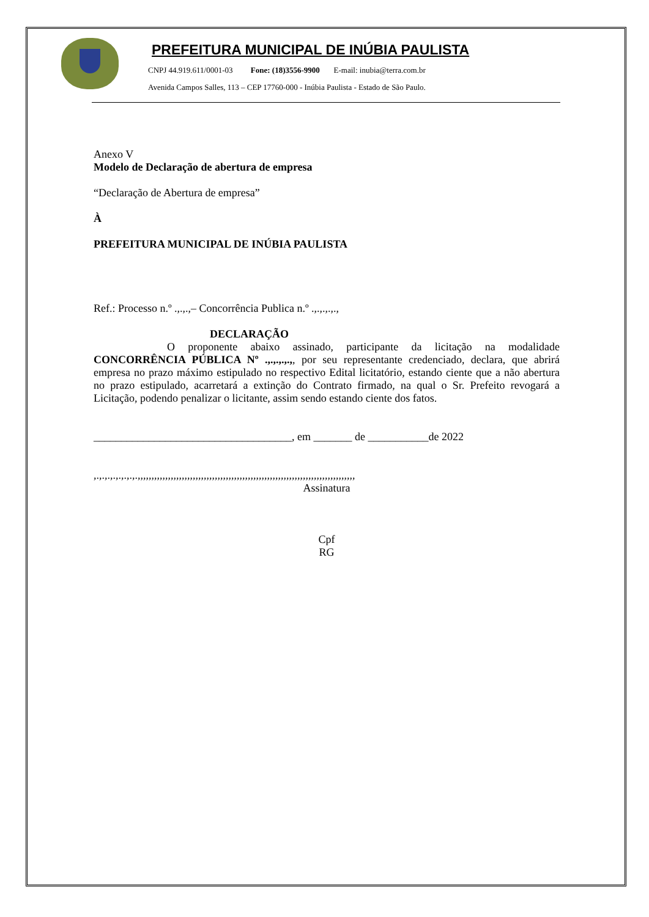PREFEITURA MUNICIPAL DE INÚBIA PAULISTA
CNPJ 44.919.611/0001-03 Fone: (18)3556-9900 E-mail: inubia@terra.com.br
Avenida Campos Salles, 113 – CEP 17760-000 - Inúbia Paulista - Estado de São Paulo.
Anexo V
Modelo de Declaração de abertura de empresa
“Declaração de Abertura de empresa”
À
PREFEITURA MUNICIPAL DE INÚBIA PAULISTA
Ref.: Processo n.º .,.,.,– Concorrência Publica n.º .,.,.,.,.,
DECLARAÇÃO
O proponente abaixo assinado, participante da licitação na modalidade CONCORRÊNCIA PÚBLICA Nº .,.,.,.,.,, por seu representante credenciado, declara, que abrirá empresa no prazo máximo estipulado no respectivo Edital licitatório, estando ciente que a não abertura no prazo estipulado, acarretará a extinção do Contrato firmado, na qual o Sr. Prefeito revogará a Licitação, podendo penalizar o licitante, assim sendo estando ciente dos fatos.
____________________________________, em _______ de ___________de 2022
,.,.,.,.,.,.,.,.,,,,,,,,,,,,,,,,,,,,,,,,,,,,,,,,,,,,,,,,,,,,,,,,,,,,,,,,,,,,,,,,,,,,,,,,,,,,,,,
Assinatura
Cpf
RG